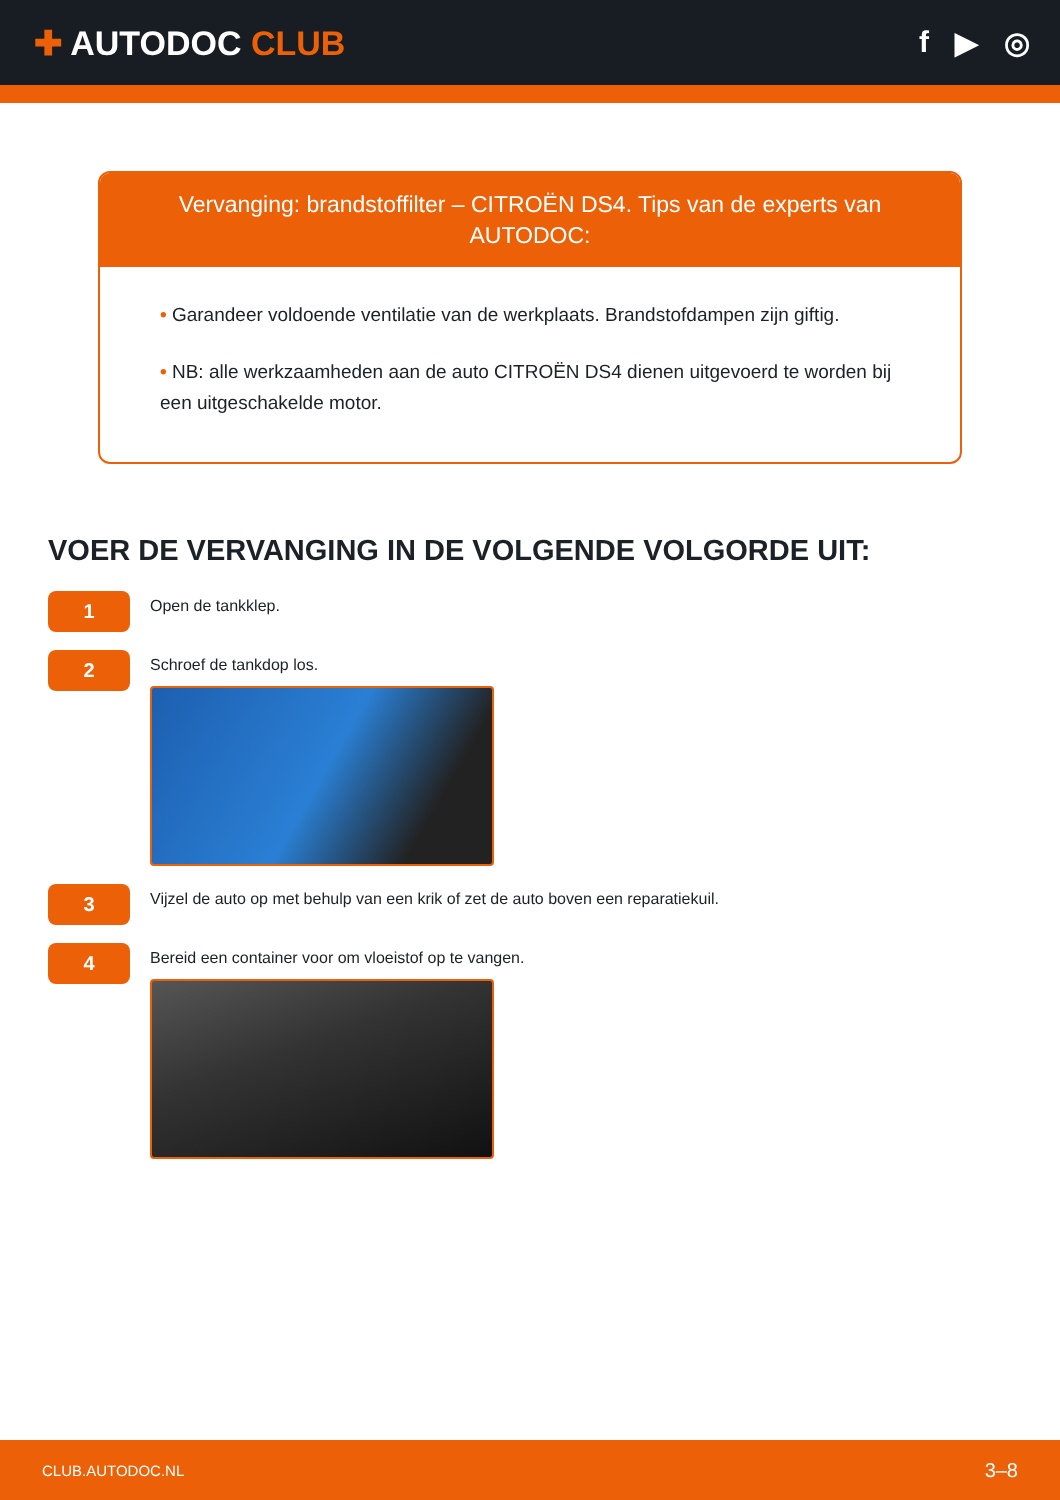✚ AUTODOC CLUB f ▶ ◎
Vervanging: brandstoffilter – CITROËN DS4. Tips van de experts van AUTODOC:
• Garandeer voldoende ventilatie van de werkplaats. Brandstofdampen zijn giftig.
• NB: alle werkzaamheden aan de auto CITROËN DS4 dienen uitgevoerd te worden bij een uitgeschakelde motor.
VOER DE VERVANGING IN DE VOLGENDE VOLGORDE UIT:
1
Open de tankklep.
2
Schroef de tankdop los.
3
Vijzel de auto op met behulp van een krik of zet de auto boven een reparatiekuil.
4
Bereid een container voor om vloeistof op te vangen.
CLUB.AUTODOC.NL 3–8